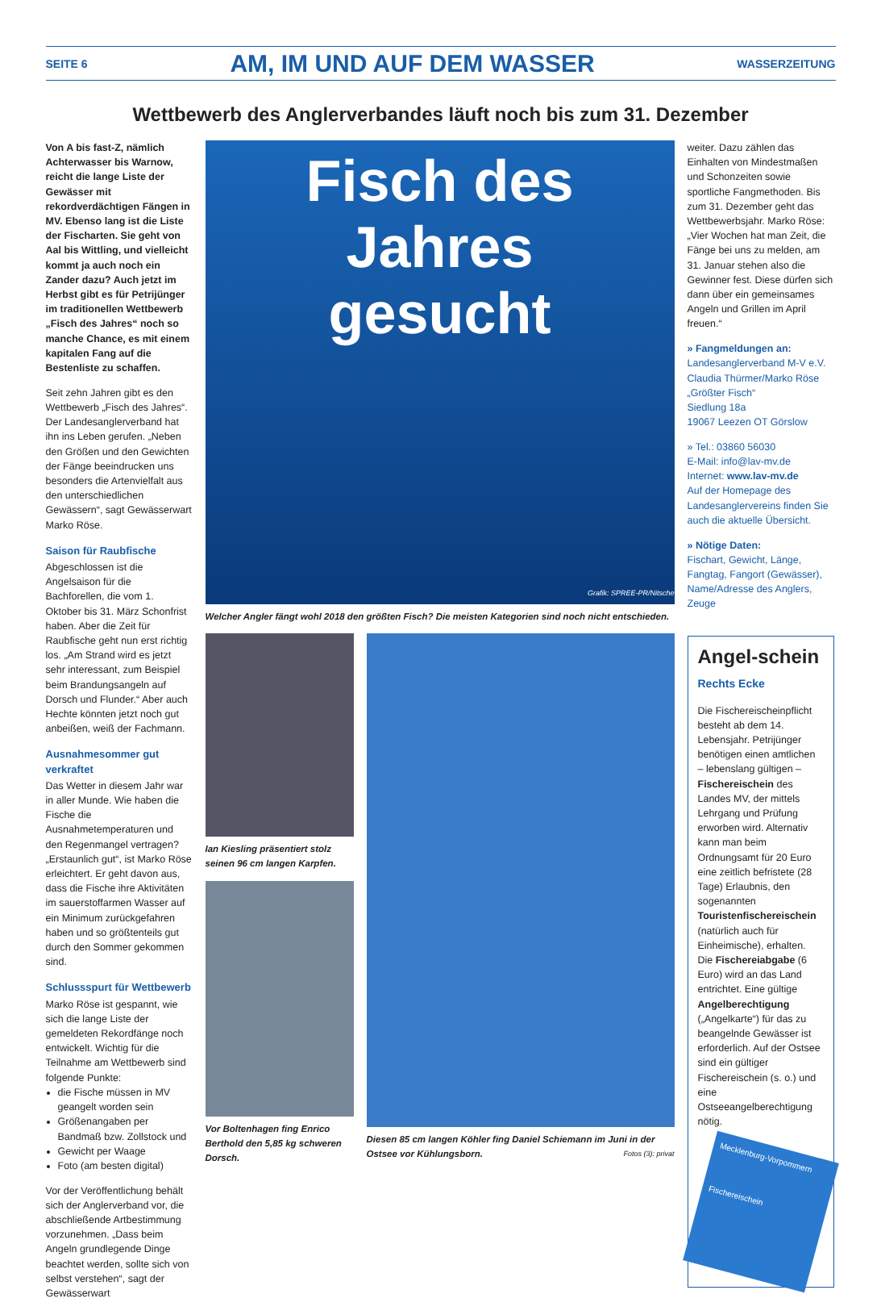SEITE 6 AM, IM UND AUF DEM WASSER WASSERZEITUNG
Wettbewerb des Anglerverbandes läuft noch bis zum 31. Dezember
Von A bis fast-Z, nämlich Achterwasser bis Warnow, reicht die lange Liste der Gewässer mit rekordverdächtigen Fängen in MV. Ebenso lang ist die Liste der Fischarten. Sie geht von Aal bis Wittling, und vielleicht kommt ja auch noch ein Zander dazu? Auch jetzt im Herbst gibt es für Petrijünger im traditionellen Wettbewerb „Fisch des Jahres“ noch so manche Chance, es mit einem kapitalen Fang auf die Bestenliste zu schaffen.
Seit zehn Jahren gibt es den Wettbewerb „Fisch des Jahres“. Der Landesanglerverband hat ihn ins Leben gerufen. „Neben den Größen und den Gewichten der Fänge beeindrucken uns besonders die Artenvielfalt aus den unterschiedlichen Gewässern“, sagt Gewässerwart Marko Röse.
Saison für Raubfische
Abgeschlossen ist die Angelsaison für die Bachforellen, die vom 1. Oktober bis 31. März Schonfrist haben. Aber die Zeit für Raubfische geht nun erst richtig los. „Am Strand wird es jetzt sehr interessant, zum Beispiel beim Brandungsangeln auf Dorsch und Flunder.“ Aber auch Hechte könnten jetzt noch gut anbeißen, weiß der Fachmann.
Ausnahmesommer gut verkraftet
Das Wetter in diesem Jahr war in aller Munde. Wie haben die Fische die Ausnahmetemperaturen und den Regenmangel vertragen? „Erstaunlich gut“, ist Marko Röse erleichtert. Er geht davon aus, dass die Fische ihre Aktivitäten im sauerstoffarmen Wasser auf ein Minimum zurückgefahren haben und so größtenteils gut durch den Sommer gekommen sind.
Schlussspurt für Wettbewerb
Marko Röse ist gespannt, wie sich die lange Liste der gemeldeten Rekordfänge noch entwickelt. Wichtig für die Teilnahme am Wettbewerb sind folgende Punkte:
die Fische müssen in MV geangelt worden sein
Größenangaben per Bandmaß bzw. Zollstock und
Gewicht per Waage
Foto (am besten digital)
Vor der Veröffentlichung behält sich der Anglerverband vor, die abschließende Artbestimmung vorzunehmen. „Dass beim Angeln grundlegende Dinge beachtet werden, sollte sich von selbst verstehen“, sagt der Gewässerwart
Fisch des Jahres
gesucht
Grafik: SPREE-PR/Nitsche
Welcher Angler fängt wohl 2018 den größten Fisch? Die meisten Kategorien sind noch nicht entschieden.
Ian Kiesling präsentiert stolz seinen 96 cm langen Karpfen.
Vor Boltenhagen fing Enrico Berthold den 5,85 kg schweren Dorsch.
Diesen 85 cm langen Köhler fing Daniel Schiemann im Juni in der Ostsee vor Kühlungsborn. Fotos (3): privat
weiter. Dazu zählen das Einhalten von Mindestmaßen und Schonzeiten sowie sportliche Fangmethoden. Bis zum 31. Dezember geht das Wettbewerbsjahr. Marko Röse: „Vier Wochen hat man Zeit, die Fänge bei uns zu melden, am 31. Januar stehen also die Gewinner fest. Diese dürfen sich dann über ein gemeinsames Angeln und Grillen im April freuen.“
» Fangmeldungen an:
Landesanglerverband M-V e.V.
Claudia Thürmer/Marko Röse
„Größter Fisch“
Siedlung 18a
19067 Leezen OT Görslow
» Tel.: 03860 56030
E-Mail: info@lav-mv.de
Internet: www.lav-mv.de
Auf der Homepage des Landesanglervereins finden Sie auch die aktuelle Übersicht.
» Nötige Daten:
Fischart, Gewicht, Länge, Fangtag, Fangort (Gewässer), Name/Adresse des Anglers, Zeuge
Angel-schein Rechts Ecke
Die Fischereischeinpflicht besteht ab dem 14. Lebensjahr. Petrijünger benötigen einen amtlichen – lebenslang gültigen – Fischereischein des Landes MV, der mittels Lehrgang und Prüfung erworben wird. Alternativ kann man beim Ordnungsamt für 20 Euro eine zeitlich befristete (28 Tage) Erlaubnis, den sogenannten Touristenfischereischein (natürlich auch für Einheimische), erhalten.
Die Fischereiabgabe (6 Euro) wird an das Land entrichtet. Eine gültige Angelberechtigung („Angelkarte“) für das zu beangelnde Gewässer ist erforderlich. Auf der Ostsee sind ein gültiger Fischereischein (s. o.) und eine Ostseeangelberechtigung nötig.
Mecklenburg-Vorpommern
Fischereischein